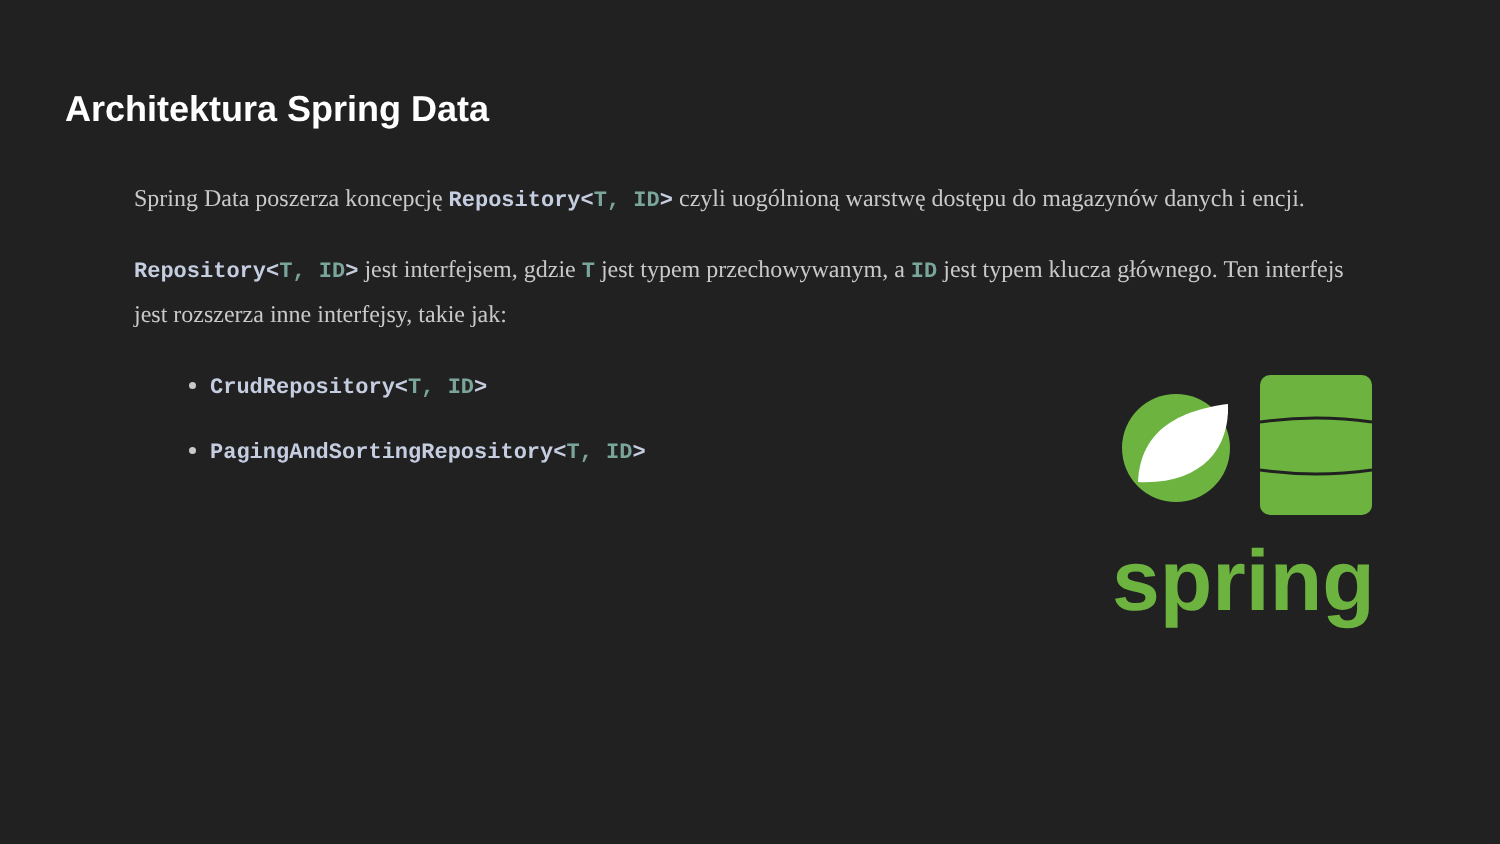Architektura Spring Data
Spring Data poszerza koncepcję Repository<T, ID> czyli uogólnioną warstwę dostępu do magazynów danych i encji.
Repository<T, ID> jest interfejsem, gdzie T jest typem przechowywanym, a ID jest typem klucza głównego. Ten interfejs jest rozszerza inne interfejsy, takie jak:
CrudRepository<T, ID>
PagingAndSortingRepository<T, ID>
spring